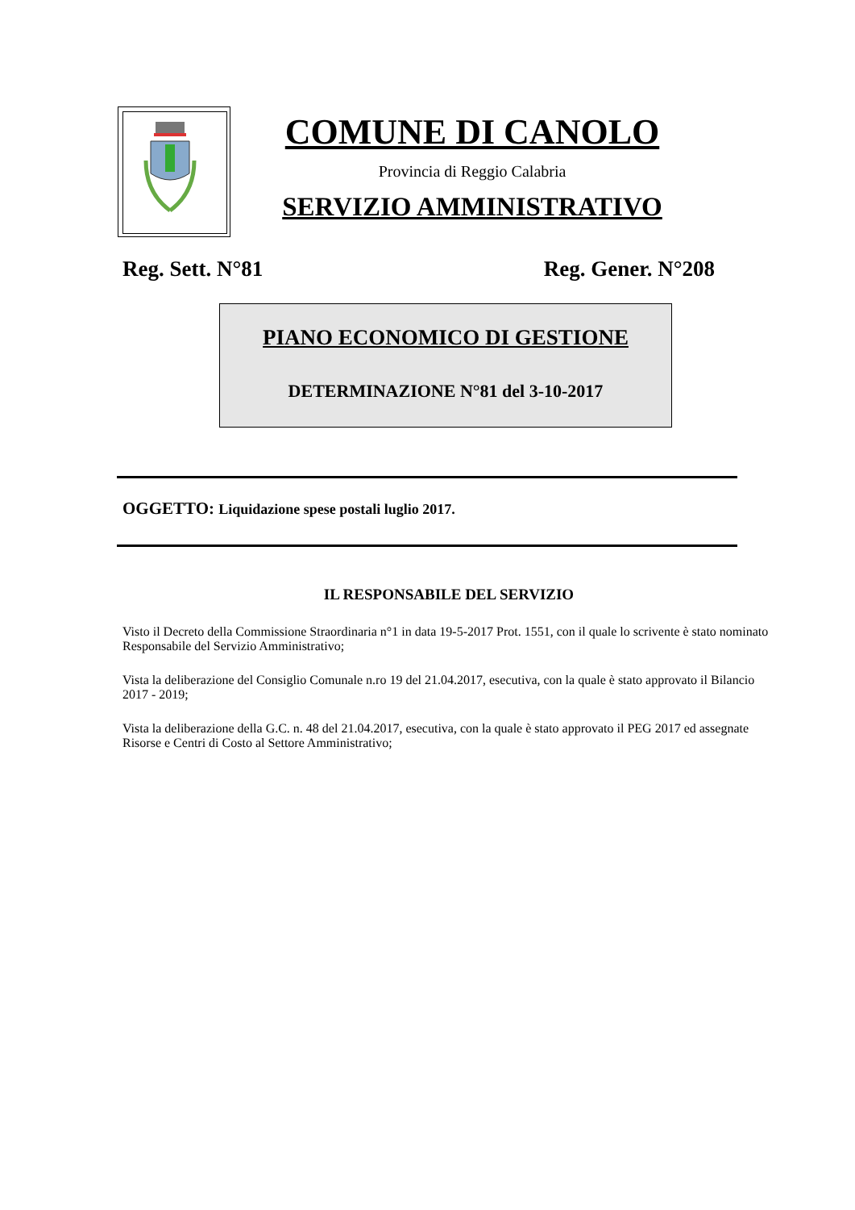COMUNE DI CANOLO
Provincia di Reggio Calabria
SERVIZIO AMMINISTRATIVO
Reg. Sett. N°81 Reg. Gener. N°208
PIANO ECONOMICO DI GESTIONE
DETERMINAZIONE N°81 del 3-10-2017
OGGETTO: Liquidazione spese postali luglio 2017.
IL RESPONSABILE DEL SERVIZIO
Visto il Decreto della Commissione Straordinaria n°1 in data 19-5-2017 Prot. 1551, con il quale lo scrivente è stato nominato Responsabile del Servizio Amministrativo;
Vista la deliberazione del Consiglio Comunale n.ro 19 del 21.04.2017, esecutiva, con la quale è stato approvato il Bilancio 2017 - 2019;
Vista la deliberazione della G.C. n. 48 del 21.04.2017, esecutiva, con la quale è stato approvato il PEG 2017 ed assegnate Risorse e Centri di Costo al Settore Amministrativo;